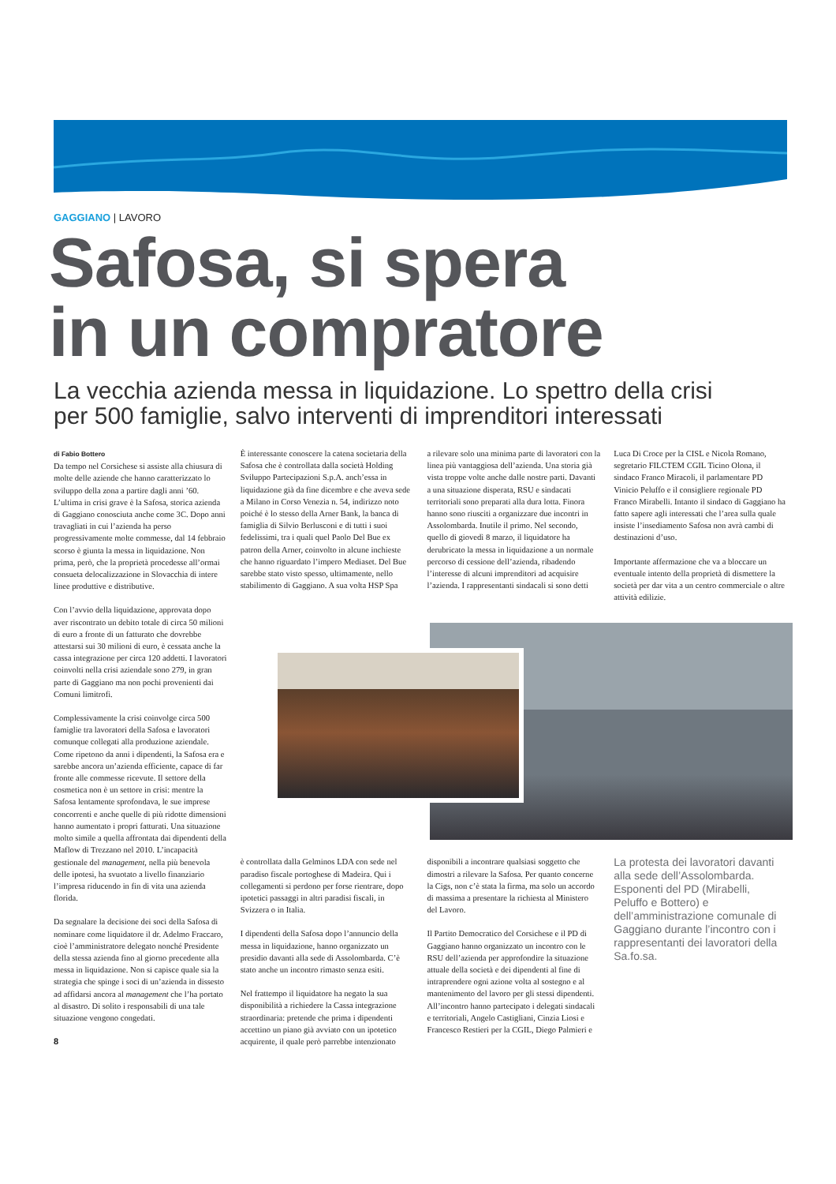GAGGIANO | LAVORO
Safosa, si spera
in un compratore
La vecchia azienda messa in liquidazione. Lo spettro della crisi
per 500 famiglie, salvo interventi di imprenditori interessati
di Fabio Bottero
Da tempo nel Corsichese si assiste alla chiusura di molte delle aziende che hanno caratterizzato lo sviluppo della zona a partire dagli anni ’60. L’ultima in crisi grave è la Safosa, storica azienda di Gaggiano conosciuta anche come 3C. Dopo anni travagliati in cui l’azienda ha perso progressivamente molte commesse, dal 14 febbraio scorso è giunta la messa in liquidazione. Non prima, però, che la proprietà procedesse all’ormai consueta delocalizzazione in Slovacchia di intere linee produttive e distributive.
Con l’avvio della liquidazione, approvata dopo aver riscontrato un debito totale di circa 50 milioni di euro a fronte di un fatturato che dovrebbe attestarsi sui 30 milioni di euro, è cessata anche la cassa integrazione per circa 120 addetti. I lavoratori coinvolti nella crisi aziendale sono 279, in gran parte di Gaggiano ma non pochi provenienti dai Comuni limitrofi.
Complessivamente la crisi coinvolge circa 500 famiglie tra lavoratori della Safosa e lavoratori comunque collegati alla produzione aziendale. Come ripetono da anni i dipendenti, la Safosa era e sarebbe ancora un’azienda efficiente, capace di far fronte alle commesse ricevute. Il settore della cosmetica non è un settore in crisi: mentre la Safosa lentamente sprofondava, le sue imprese concorrenti e anche quelle di più ridotte dimensioni hanno aumentato i propri fatturati. Una situazione molto simile a quella affrontata dai dipendenti della Maflow di Trezzano nel 2010. L’incapacità gestionale del management, nella più benevola delle ipotesi, ha svuotato a livello finanziario l’impresa riducendo in fin di vita una azienda florida.
Da segnalare la decisione dei soci della Safosa di nominare come liquidatore il dr. Adelmo Fraccaro, cioè l’amministratore delegato nonché Presidente della stessa azienda fino al giorno precedente alla messa in liquidazione. Non si capisce quale sia la strategia che spinge i soci di un’azienda in dissesto ad affidarsi ancora al management che l’ha portato al disastro. Di solito i responsabili di una tale situazione vengono congedati.
8
È interessante conoscere la catena societaria della Safosa che è controllata dalla società Holding Sviluppo Partecipazioni S.p.A. anch’essa in liquidazione già da fine dicembre e che aveva sede a Milano in Corso Venezia n. 54, indirizzo noto poiché è lo stesso della Arner Bank, la banca di famiglia di Silvio Berlusconi e di tutti i suoi fedelissimi, tra i quali quel Paolo Del Bue ex patron della Arner, coinvolto in alcune inchieste che hanno riguardato l’impero Mediaset. Del Bue sarebbe stato visto spesso, ultimamente, nello stabilimento di Gaggiano. A sua volta HSP Spa
a rilevare solo una minima parte di lavoratori con la linea più vantaggiosa dell’azienda. Una storia già vista troppe volte anche dalle nostre parti. Davanti a una situazione disperata, RSU e sindacati territoriali sono preparati alla dura lotta. Finora hanno sono riusciti a organizzare due incontri in Assolombarda. Inutile il primo. Nel secondo, quello di giovedì 8 marzo, il liquidatore ha derubricato la messa in liquidazione a un normale percorso di cessione dell’azienda, ribadendo l’interesse di alcuni imprenditori ad acquisire l’azienda. I rappresentanti sindacali si sono detti
Luca Di Croce per la CISL e Nicola Romano, segretario FILCTEM CGIL Ticino Olona, il sindaco Franco Miracoli, il parlamentare PD Vinicio Peluffo e il consigliere regionale PD Franco Mirabelli. Intanto il sindaco di Gaggiano ha fatto sapere agli interessati che l’area sulla quale insiste l’insediamento Safosa non avrà cambi di destinazioni d’uso.
Importante affermazione che va a bloccare un eventuale intento della proprietà di dismettere la società per dar vita a un centro commerciale o altre attività edilizie.
è controllata dalla Gelminos LDA con sede nel paradiso fiscale portoghese di Madeira. Qui i collegamenti si perdono per forse rientrare, dopo ipotetici passaggi in altri paradisi fiscali, in Svizzera o in Italia.
I dipendenti della Safosa dopo l’annuncio della messa in liquidazione, hanno organizzato un presidio davanti alla sede di Assolombarda. C’è stato anche un incontro rimasto senza esiti.
Nel frattempo il liquidatore ha negato la sua disponibilità a richiedere la Cassa integrazione straordinaria: pretende che prima i dipendenti accettino un piano già avviato con un ipotetico acquirente, il quale però parrebbe intenzionato
disponibili a incontrare qualsiasi soggetto che dimostri a rilevare la Safosa. Per quanto concerne la Cigs, non c’è stata la firma, ma solo un accordo di massima a presentare la richiesta al Ministero del Lavoro.
Il Partito Democratico del Corsichese e il PD di Gaggiano hanno organizzato un incontro con le RSU dell’azienda per approfondire la situazione attuale della società e dei dipendenti al fine di intraprendere ogni azione volta al sostegno e al mantenimento del lavoro per gli stessi dipendenti. All’incontro hanno partecipato i delegati sindacali e territoriali, Angelo Castigliani, Cinzia Liosi e Francesco Restieri per la CGIL, Diego Palmieri e
La protesta dei lavoratori davanti alla sede dell’Assolombarda. Esponenti del PD (Mirabelli, Peluffo e Bottero) e dell’amministrazione comunale di Gaggiano durante l’incontro con i rappresentanti dei lavoratori della Sa.fo.sa.